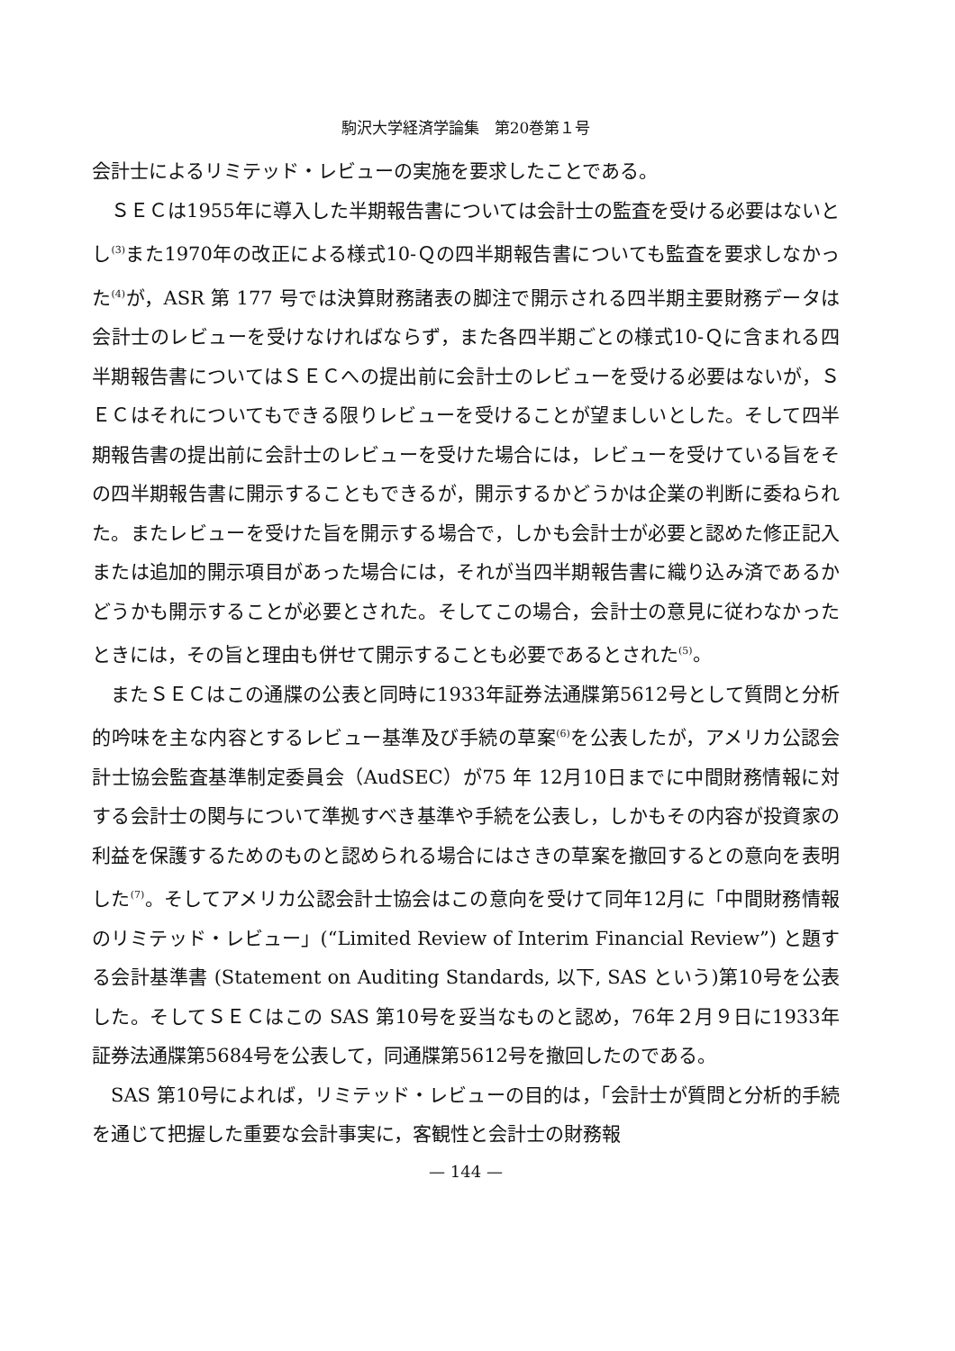駒沢大学経済学論集　第20巻第１号
会計士によるリミテッド・レビューの実施を要求したことである。
ＳＥＣは1955年に導入した半期報告書については会計士の監査を受ける必要はないとし<sup>(3)</sup>また1970年の改正による様式10-Ｑの四半期報告書についても監査を要求しなかった<sup>(4)</sup>が，ASR 第 177 号では決算財務諸表の脚注で開示される四半期主要財務データは会計士のレビューを受けなければならず，また各四半期ごとの様式10-Ｑに含まれる四半期報告書についてはＳＥＣへの提出前に会計士のレビューを受ける必要はないが，ＳＥＣはそれについてもできる限りレビューを受けることが望ましいとした。そして四半期報告書の提出前に会計士のレビューを受けた場合には，レビューを受けている旨をその四半期報告書に開示することもできるが，開示するかどうかは企業の判断に委ねられた。またレビューを受けた旨を開示する場合で，しかも会計士が必要と認めた修正記入または追加的開示項目があった場合には，それが当四半期報告書に織り込み済であるかどうかも開示することが必要とされた。そしてこの場合，会計士の意見に従わなかったときには，その旨と理由も併せて開示することも必要であるとされた<sup>(5)</sup>。
またＳＥＣはこの通牒の公表と同時に1933年証券法通牒第5612号として質問と分析的吟味を主な内容とするレビュー基準及び手続の草案<sup>(6)</sup>を公表したが，アメリカ公認会計士協会監査基準制定委員会（AudSEC）が75 年 12月10日までに中間財務情報に対する会計士の関与について準拠すべき基準や手続を公表し，しかもその内容が投資家の利益を保護するためのものと認められる場合にはさきの草案を撤回するとの意向を表明した<sup>(7)</sup>。そしてアメリカ公認会計士協会はこの意向を受けて同年12月に「中間財務情報のリミテッド・レビュー」(“Limited Review of Interim Financial Review”) と題する会計基準書 (Statement on Auditing Standards, 以下, SAS という)第10号を公表した。そしてＳＥＣはこの SAS 第10号を妥当なものと認め，76年２月９日に1933年証券法通牒第5684号を公表して，同通牒第5612号を撤回したのである。
SAS 第10号によれば，リミテッド・レビューの目的は，「会計士が質問と分析的手続を通じて把握した重要な会計事実に，客観性と会計士の財務報
— 144 —